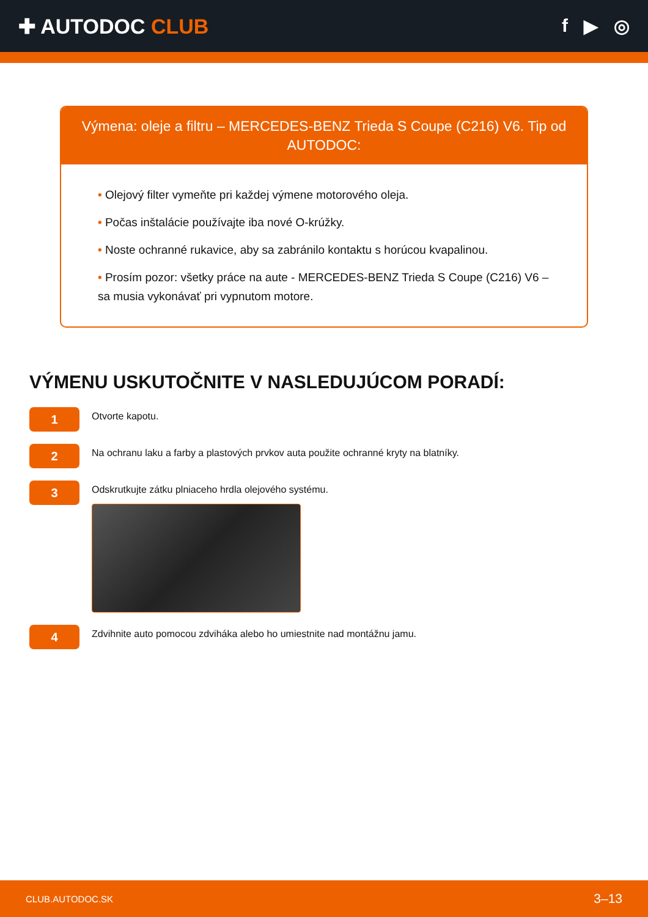✚ AUTODOC CLUB f ▶ ◎
Výmena: oleje a filtru – MERCEDES-BENZ Trieda S Coupe (C216) V6. Tip od AUTODOC:
• Olejový filter vymeňte pri každej výmene motorového oleja.
• Počas inštalácie používajte iba nové O-krúžky.
• Noste ochranné rukavice, aby sa zabránilo kontaktu s horúcou kvapalinou.
• Prosím pozor: všetky práce na aute - MERCEDES-BENZ Trieda S Coupe (C216) V6 – sa musia vykonávať pri vypnutom motore.
VÝMENU USKUTOČNITE V NASLEDUJÚCOM PORADÍ:
1
Otvorte kapotu.
2
Na ochranu laku a farby a plastových prvkov auta použite ochranné kryty na blatníky.
3
Odskrutkujte zátku plniaceho hrdla olejového systému.
4
Zdvihnite auto pomocou zdviháka alebo ho umiestnite nad montážnu jamu.
CLUB.AUTODOC.SK 3–13